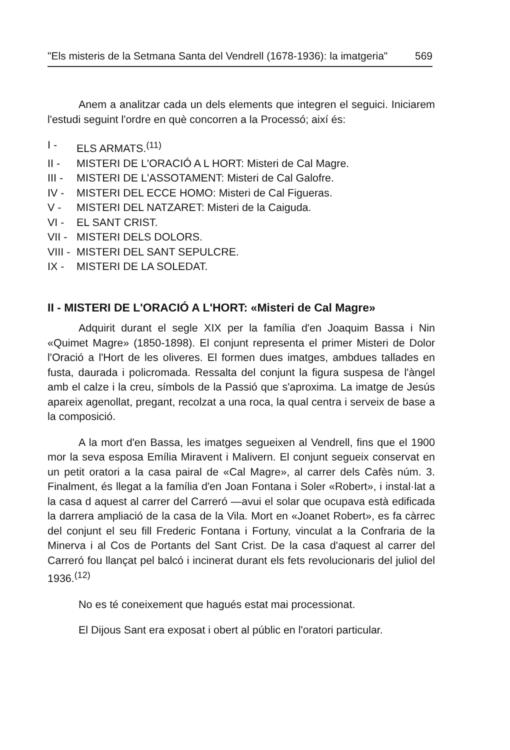"Els misteris de la Setmana Santa del Vendrell (1678-1936): la imatgeria" 569
Anem a analitzar cada un dels elements que integren el seguici. Iniciarem l'estudi seguint l'ordre en què concorren a la Processó; així és:
I - ELS ARMATS.<sup>(11)</sup>
II - MISTERI DE L'ORACIÓ A L HORT: Misteri de Cal Magre.
III - MISTERI DE L'ASSOTAMENT: Misteri de Cal Galofre.
IV - MISTERI DEL ECCE HOMO: Misteri de Cal Figueras.
V - MISTERI DEL NATZARET: Misteri de la Caiguda.
VI - EL SANT CRIST.
VII - MISTERI DELS DOLORS.
VIII - MISTERI DEL SANT SEPULCRE.
IX - MISTERI DE LA SOLEDAT.
II - MISTERI DE L'ORACIÓ A L'HORT: «Misteri de Cal Magre»
Adquirit durant el segle XIX per la família d'en Joaquim Bassa i Nin «Quimet Magre» (1850-1898). El conjunt representa el primer Misteri de Dolor l'Oració a l'Hort de les oliveres. El formen dues imatges, ambdues tallades en fusta, daurada i policromada. Ressalta del conjunt la figura suspesa de l'àngel amb el calze i la creu, símbols de la Passió que s'aproxima. La imatge de Jesús apareix agenollat, pregant, recolzat a una roca, la qual centra i serveix de base a la composició.
A la mort d'en Bassa, les imatges segueixen al Vendrell, fins que el 1900 mor la seva esposa Emília Miravent i Malivern. El conjunt segueix conservat en un petit oratori a la casa pairal de «Cal Magre», al carrer dels Cafès núm. 3. Finalment, és llegat a la família d'en Joan Fontana i Soler «Robert», i instal·lat a la casa d aquest al carrer del Carreró —avui el solar que ocupava està edificada la darrera ampliació de la casa de la Vila. Mort en «Joanet Robert», es fa càrrec del conjunt el seu fill Frederic Fontana i Fortuny, vinculat a la Confraria de la Minerva i al Cos de Portants del Sant Crist. De la casa d'aquest al carrer del Carreró fou llançat pel balcó i incinerat durant els fets revolucionaris del juliol del 1936.<sup>(12)</sup>
No es té coneixement que hagués estat mai processionat.
El Dijous Sant era exposat i obert al públic en l'oratori particular.